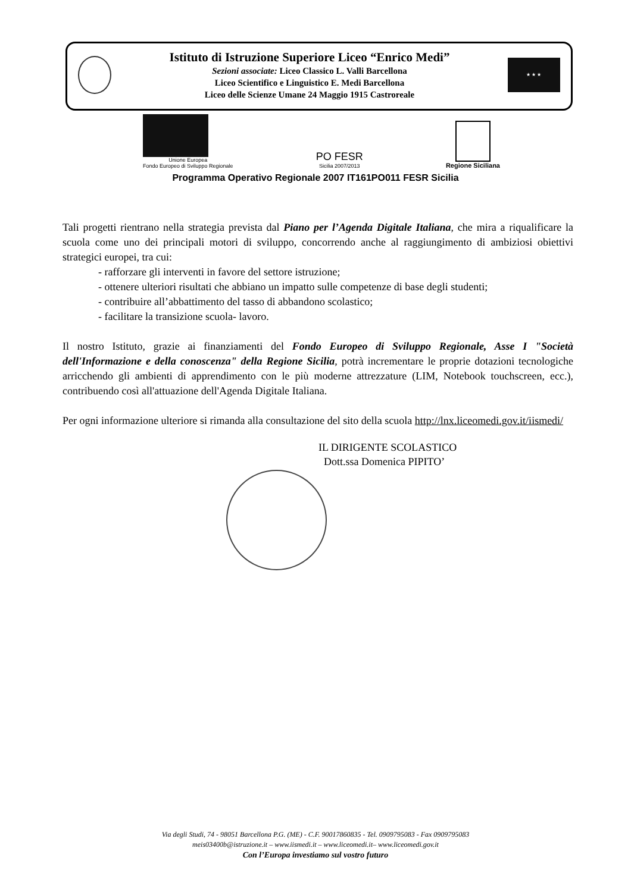Istituto di Istruzione Superiore Liceo “Enrico Medi”
Sezioni associate: Liceo Classico L. Valli Barcellona
Liceo Scientifico e Linguistico E. Medi Barcellona
Liceo delle Scienze Umane 24 Maggio 1915 Castroreale
★ ★ ★
Unione Europea
Fondo Europeo di Sviluppo Regionale
PO FESR
Sicilia 2007/2013
Regione Siciliana
Programma Operativo Regionale 2007 IT161PO011 FESR Sicilia
Tali progetti rientrano nella strategia prevista dal Piano per l’Agenda Digitale Italiana, che mira a riqualificare la scuola come uno dei principali motori di sviluppo, concorrendo anche al raggiungimento di ambiziosi obiettivi strategici europei, tra cui:
- rafforzare gli interventi in favore del settore istruzione;
- ottenere ulteriori risultati che abbiano un impatto sulle competenze di base degli studenti;
- contribuire all’abbattimento del tasso di abbandono scolastico;
- facilitare la transizione scuola- lavoro.
Il nostro Istituto, grazie ai finanziamenti del Fondo Europeo di Sviluppo Regionale, Asse I "Società dell'Informazione e della conoscenza" della Regione Sicilia, potrà incrementare le proprie dotazioni tecnologiche arricchendo gli ambienti di apprendimento con le più moderne attrezzature (LIM, Notebook touchscreen, ecc.), contribuendo così all'attuazione dell'Agenda Digitale Italiana.
Per ogni informazione ulteriore si rimanda alla consultazione del sito della scuola http://lnx.liceomedi.gov.it/iismedi/
IL DIRIGENTE SCOLASTICO
Dott.ssa Domenica PIPITO’
Via degli Studi, 74 - 98051 Barcellona P.G. (ME) - C.F. 90017860835 - Tel. 0909795083 - Fax 0909795083
meis03400b@istruzione.it – www.iismedi.it – www.liceomedi.it– www.liceomedi.gov.it
Con l’Europa investiamo sul vostro futuro